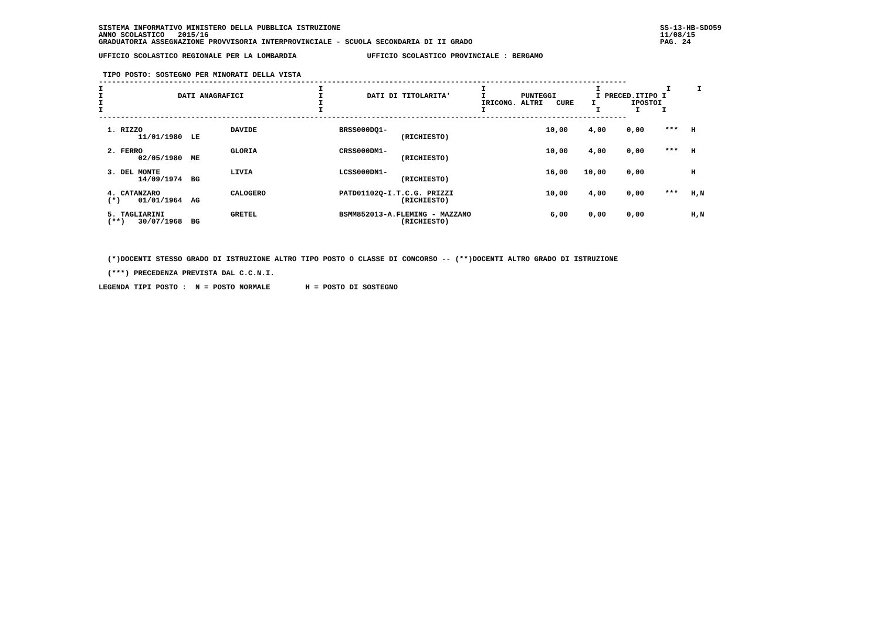SISTEMA INFORMATIVO MINISTERO DELLA PUBBLICA ISTRUZIONE
ANNO SCOLASTICO   2015/16
GRADUATORIA ASSEGNAZIONE PROVVISORIA INTERPROVINCIALE - SCUOLA SECONDARIA DI II GRADO
SS-13-HB-SDO59
11/08/15
PAG. 24     
UFFICIO SCOLASTICO REGIONALE PER LA LOMBARDIA                UFFICIO SCOLASTICO PROVINCIALE : BERGAMO
 TIPO POSTO: SOSTEGNO PER MINORATI DELLA VISTA
------------------------------------------------------------------------------------------------------------------------
I                                                 I                                    I                         I               I      I
I                 DATI ANAGRAFICI                 I          DATI DI TITOLARITA'       I        PUNTEGGI         I PRECED.ITIPO I
I                                                 I                                    IRICONG. ALTRI   CURE    I        IPOSTOI
I                                                 I                                    I                         I        I     I
------------------------------------------------------------------------------------------------------------------------
| 1. RIZZO DAVIDE 11/01/1980 LE | BRSS000DQ1- (RICHIESTO) | 10,00 | 4,00 | 0,00 | *** | H |
| 2. FERRO GLORIA 02/05/1980 ME | CRSS000DM1- (RICHIESTO) | 10,00 | 4,00 | 0,00 | *** | H |
| 3. DEL MONTE LIVIA 14/09/1974 BG | LCSS000DN1- (RICHIESTO) | 16,00 | 10,00 | 0,00 | | H |
| 4. CATANZARO CALOGERO (*) 01/01/1964 AG | PATD01102Q-I.T.C.G. PRIZZI (RICHIESTO) | 10,00 | 4,00 | 0,00 | *** | H,N |
| 5. TAGLIARINI GRETEL (**) 30/07/1968 BG | BSMM852013-A.FLEMING - MAZZANO (RICHIESTO) | 6,00 | 0,00 | 0,00 | | H,N |
  (*)DOCENTI STESSO GRADO DI ISTRUZIONE ALTRO TIPO POSTO O CLASSE DI CONCORSO -- (**)DOCENTI ALTRO GRADO DI ISTRUZIONE
  (***) PRECEDENZA PREVISTA DAL C.C.N.I.
LEGENDA TIPI POSTO :  N = POSTO NORMALE        H = POSTO DI SOSTEGNO